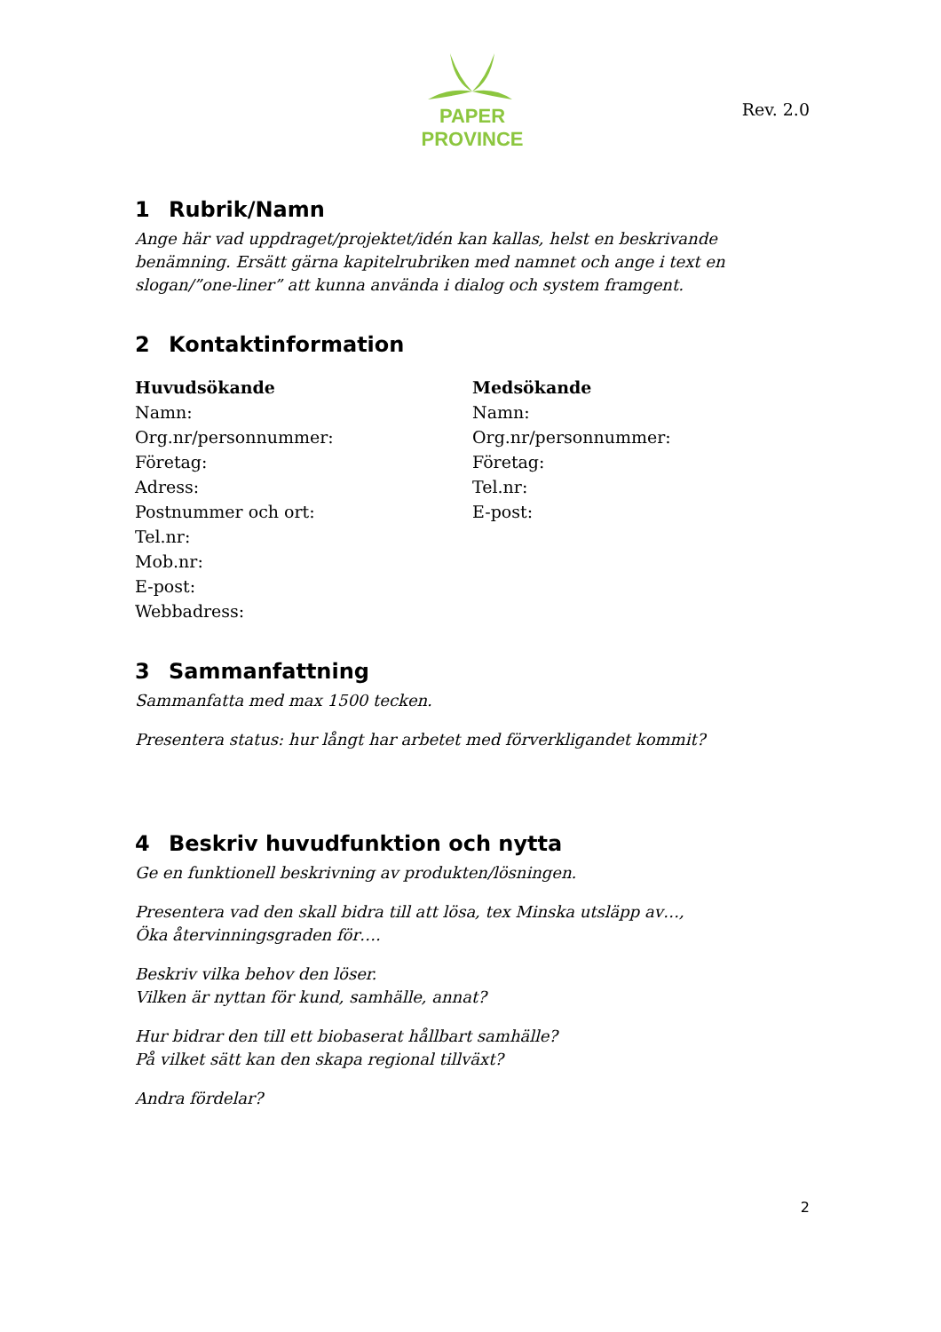PAPER PROVINCE
Rev. 2.0
1 Rubrik/Namn
Ange här vad uppdraget/projektet/idén kan kallas, helst en beskrivande benämning. Ersätt gärna kapitelrubriken med namnet och ange i text en slogan/”one-liner” att kunna använda i dialog och system framgent.
2 Kontaktinformation
Huvudsökande
Namn:
Org.nr/personnummer:
Företag:
Adress:
Postnummer och ort:
Tel.nr:
Mob.nr:
E-post:
Webbadress:
Medsökande
Namn:
Org.nr/personnummer:
Företag:
Tel.nr:
E-post:
3 Sammanfattning
Sammanfatta med max 1500 tecken.
Presentera status: hur långt har arbetet med förverkligandet kommit?
4 Beskriv huvudfunktion och nytta
Ge en funktionell beskrivning av produkten/lösningen.
Presentera vad den skall bidra till att lösa, tex Minska utsläpp av…,
Öka återvinningsgraden för….
Beskriv vilka behov den löser.
Vilken är nyttan för kund, samhälle, annat?
Hur bidrar den till ett biobaserat hållbart samhälle?
På vilket sätt kan den skapa regional tillväxt?
Andra fördelar?
2